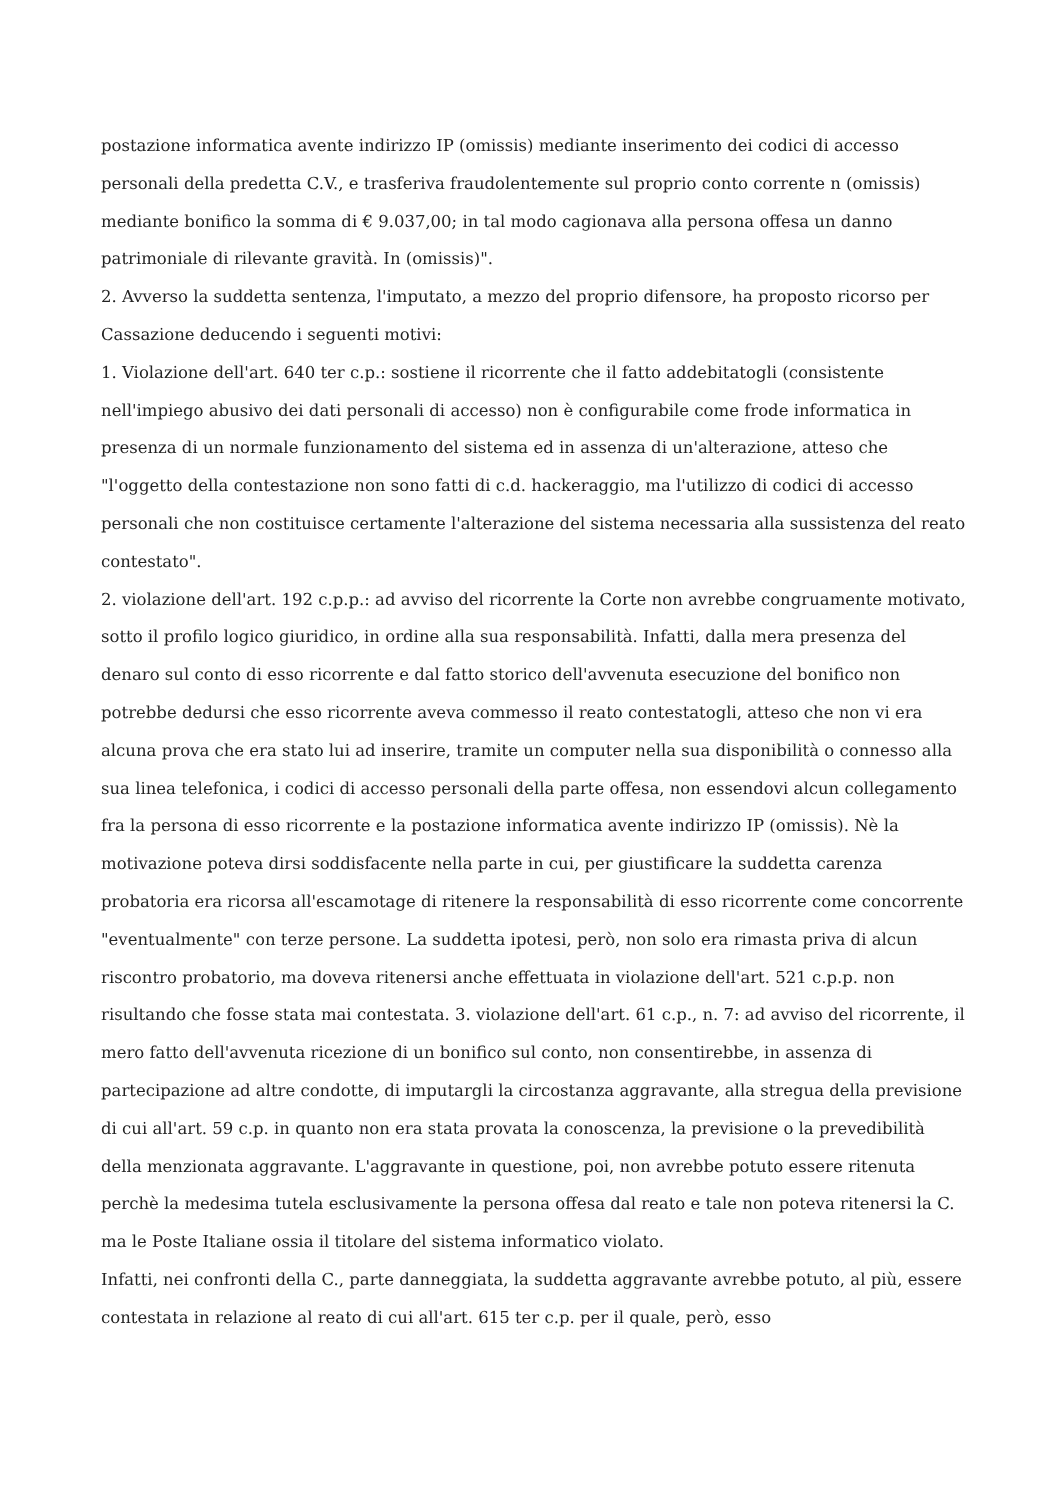postazione informatica avente indirizzo IP (omissis) mediante inserimento dei codici di accesso personali della predetta C.V., e trasferiva fraudolentemente sul proprio conto corrente n (omissis) mediante bonifico la somma di € 9.037,00; in tal modo cagionava alla persona offesa un danno patrimoniale di rilevante gravità. In (omissis)".
2. Avverso la suddetta sentenza, l'imputato, a mezzo del proprio difensore, ha proposto ricorso per Cassazione deducendo i seguenti motivi:
1. Violazione dell'art. 640 ter c.p.: sostiene il ricorrente che il fatto addebitatogli (consistente nell'impiego abusivo dei dati personali di accesso) non è configurabile come frode informatica in presenza di un normale funzionamento del sistema ed in assenza di un'alterazione, atteso che "l'oggetto della contestazione non sono fatti di c.d. hackeraggio, ma l'utilizzo di codici di accesso personali che non costituisce certamente l'alterazione del sistema necessaria alla sussistenza del reato contestato".
2. violazione dell'art. 192 c.p.p.: ad avviso del ricorrente la Corte non avrebbe congruamente motivato, sotto il profilo logico giuridico, in ordine alla sua responsabilità. Infatti, dalla mera presenza del denaro sul conto di esso ricorrente e dal fatto storico dell'avvenuta esecuzione del bonifico non potrebbe dedursi che esso ricorrente aveva commesso il reato contestatogli, atteso che non vi era alcuna prova che era stato lui ad inserire, tramite un computer nella sua disponibilità o connesso alla sua linea telefonica, i codici di accesso personali della parte offesa, non essendovi alcun collegamento fra la persona di esso ricorrente e la postazione informatica avente indirizzo IP (omissis). Nè la motivazione poteva dirsi soddisfacente nella parte in cui, per giustificare la suddetta carenza probatoria era ricorsa all'escamotage di ritenere la responsabilità di esso ricorrente come concorrente "eventualmente" con terze persone. La suddetta ipotesi, però, non solo era rimasta priva di alcun riscontro probatorio, ma doveva ritenersi anche effettuata in violazione dell'art. 521 c.p.p. non risultando che fosse stata mai contestata. 3. violazione dell'art. 61 c.p., n. 7: ad avviso del ricorrente, il mero fatto dell'avvenuta ricezione di un bonifico sul conto, non consentirebbe, in assenza di partecipazione ad altre condotte, di imputargli la circostanza aggravante, alla stregua della previsione di cui all'art. 59 c.p. in quanto non era stata provata la conoscenza, la previsione o la prevedibilità della menzionata aggravante. L'aggravante in questione, poi, non avrebbe potuto essere ritenuta perchè la medesima tutela esclusivamente la persona offesa dal reato e tale non poteva ritenersi la C. ma le Poste Italiane ossia il titolare del sistema informatico violato.
Infatti, nei confronti della C., parte danneggiata, la suddetta aggravante avrebbe potuto, al più, essere contestata in relazione al reato di cui all'art. 615 ter c.p. per il quale, però, esso